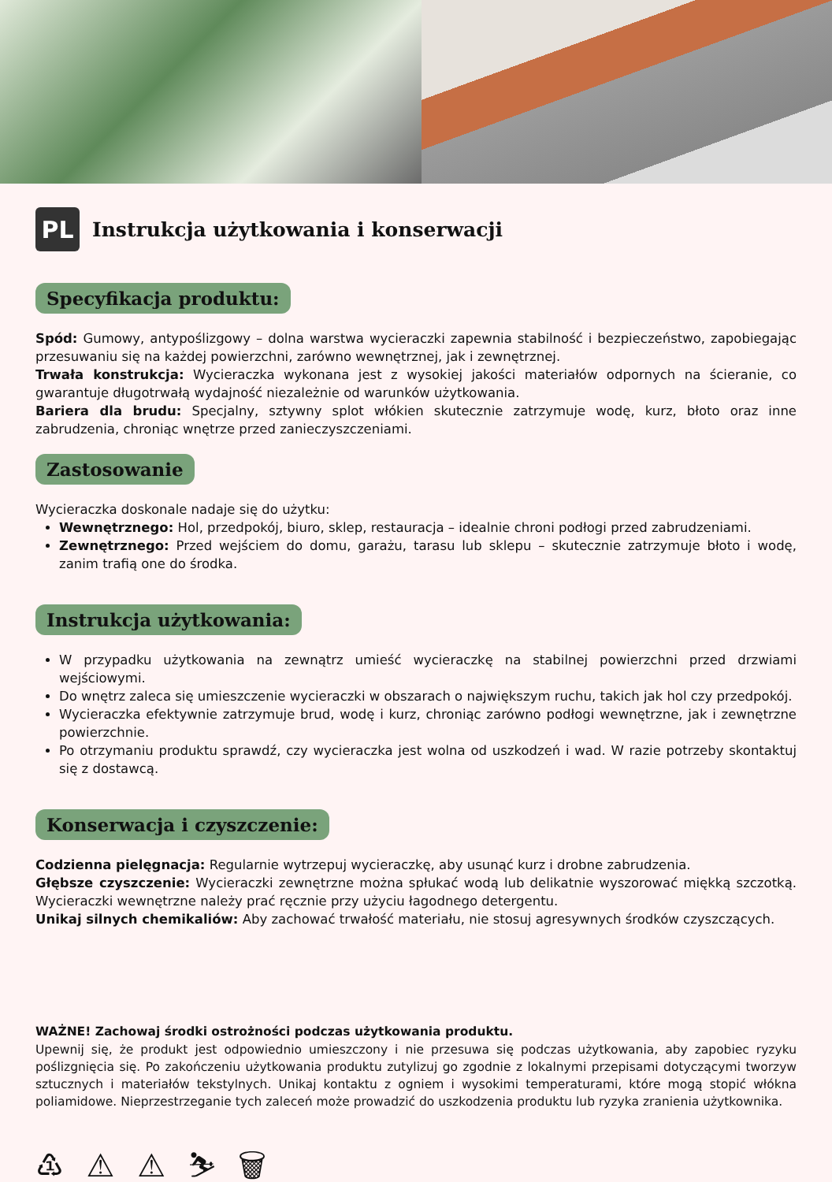PL
Instrukcja użytkowania i konserwacji
Specyfikacja produktu:
Spód: Gumowy, antypoślizgowy – dolna warstwa wycieraczki zapewnia stabilność i bezpieczeństwo, zapobiegając przesuwaniu się na każdej powierzchni, zarówno wewnętrznej, jak i zewnętrznej.
Trwała konstrukcja: Wycieraczka wykonana jest z wysokiej jakości materiałów odpornych na ścieranie, co gwarantuje długotrwałą wydajność niezależnie od warunków użytkowania.
Bariera dla brudu: Specjalny, sztywny splot włókien skutecznie zatrzymuje wodę, kurz, błoto oraz inne zabrudzenia, chroniąc wnętrze przed zanieczyszczeniami.
Zastosowanie
Wycieraczka doskonale nadaje się do użytku:
Wewnętrznego: Hol, przedpokój, biuro, sklep, restauracja – idealnie chroni podłogi przed zabrudzeniami.
Zewnętrznego: Przed wejściem do domu, garażu, tarasu lub sklepu – skutecznie zatrzymuje błoto i wodę, zanim trafią one do środka.
Instrukcja użytkowania:
W przypadku użytkowania na zewnątrz umieść wycieraczkę na stabilnej powierzchni przed drzwiami wejściowymi.
Do wnętrz zaleca się umieszczenie wycieraczki w obszarach o największym ruchu, takich jak hol czy przedpokój.
Wycieraczka efektywnie zatrzymuje brud, wodę i kurz, chroniąc zarówno podłogi wewnętrzne, jak i zewnętrzne powierzchnie.
Po otrzymaniu produktu sprawdź, czy wycieraczka jest wolna od uszkodzeń i wad. W razie potrzeby skontaktuj się z dostawcą.
Konserwacja i czyszczenie:
Codzienna pielęgnacja: Regularnie wytrzepuj wycieraczkę, aby usunąć kurz i drobne zabrudzenia.
Głębsze czyszczenie: Wycieraczki zewnętrzne można spłukać wodą lub delikatnie wyszorować miękką szczotką. Wycieraczki wewnętrzne należy prać ręcznie przy użyciu łagodnego detergentu.
Unikaj silnych chemikaliów: Aby zachować trwałość materiału, nie stosuj agresywnych środków czyszczących.
WAŻNE! Zachowaj środki ostrożności podczas użytkowania produktu.
Upewnij się, że produkt jest odpowiednio umieszczony i nie przesuwa się podczas użytkowania, aby zapobiec ryzyku poślizgnięcia się. Po zakończeniu użytkowania produktu zutylizuj go zgodnie z lokalnymi przepisami dotyczącymi tworzyw sztucznych i materiałów tekstylnych. Unikaj kontaktu z ogniem i wysokimi temperaturami, które mogą stopić włókna poliamidowe. Nieprzestrzeganie tych zaleceń może prowadzić do uszkodzenia produktu lub ryzyka zranienia użytkownika.
♳ ⚠ ⚠ ⛷ 🗑